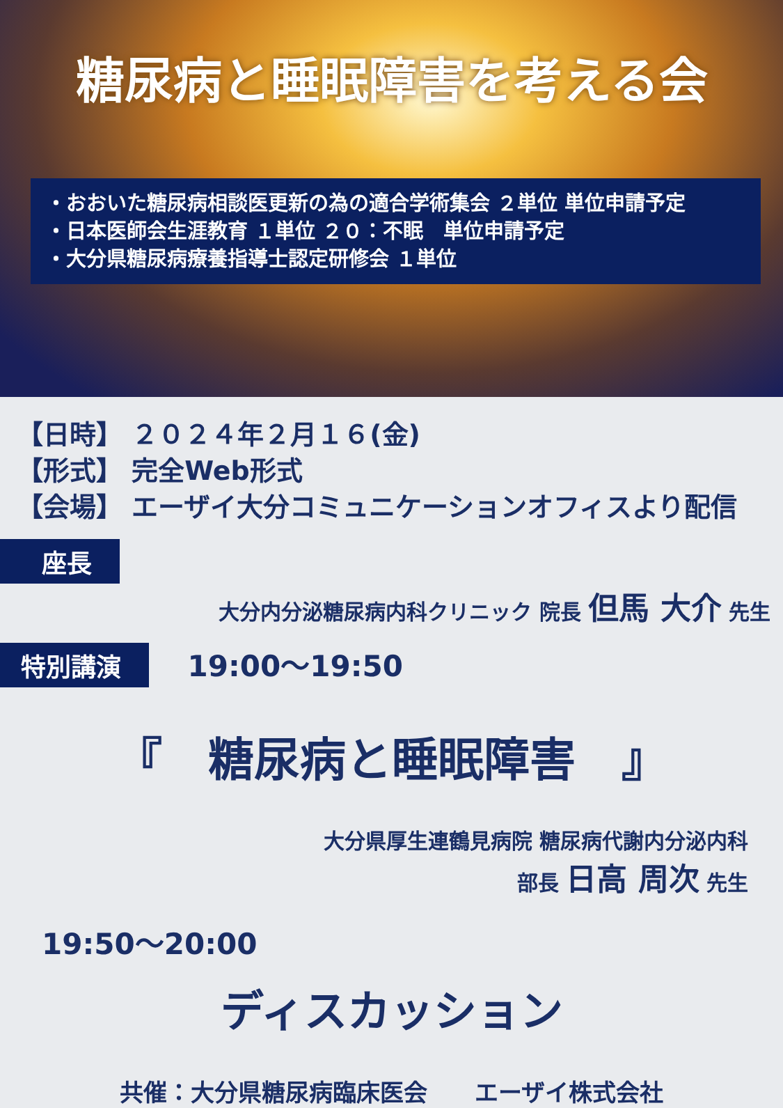糖尿病と睡眠障害を考える会
・おおいた糖尿病相談医更新の為の適合学術集会 ２単位 単位申請予定
・日本医師会生涯教育 １単位 ２０：不眠　単位申請予定
・大分県糖尿病療養指導士認定研修会 １単位
【日時】 ２０２４年２月１６(金)
【形式】 完全Web形式
【会場】 エーザイ大分コミュニケーションオフィスより配信
座長
大分内分泌糖尿病内科クリニック 院長 但馬 大介 先生
特別講演 19:00～19:50
『　糖尿病と睡眠障害　』
大分県厚生連鶴見病院 糖尿病代謝内分泌内科
部長 日高 周次 先生
19:50～20:00
ディスカッション
共催：大分県糖尿病臨床医会　　エーザイ株式会社